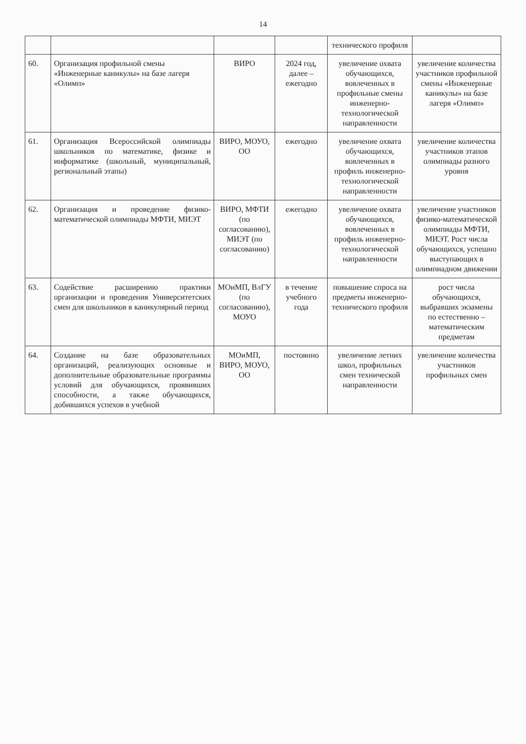14
| | | | | технического профиля | |
| 60. | Организация профильной смены «Инженерные каникулы» на базе лагеря «Олимп» | ВИРО | 2024 год, далее – ежегодно | увеличение охвата обучающихся, вовлеченных в профильные смены инженерно-технологической направленности | увеличение количества участников профильной смены «Инженерные каникулы» на базе лагеря «Олимп» |
| 61. | Организация Всероссийской олимпиады школьников по математике, физике и информатике (школьный, муниципальный, региональный этапы) | ВИРО, МОУО, ОО | ежегодно | увеличение охвата обучающихся, вовлеченных в профиль инженерно-технологической направленности | увеличение количества участников этапов олимпиады разного уровня |
| 62. | Организация и проведение физико-математической олимпиады МФТИ, МИЭТ | ВИРО, МФТИ (по согласованию), МИЭТ (по согласованию) | ежегодно | увеличение охвата обучающихся, вовлеченных в профиль инженерно-технологической направленности | увеличение участников физико-математической олимпиады МФТИ, МИЭТ. Рост числа обучающихся, успешно выступающих в олимпиадном движении |
| 63. | Содействие расширению практики организации и проведения Университетских смен для школьников в каникулярный период | МОиМП, ВлГУ (по согласованию), МОУО | в течение учебного года | повышение спроса на предметы инженерно-технического профиля | рост числа обучающихся, выбравших экзамены по естественно – математическим предметам |
| 64. | Создание на базе образовательных организаций, реализующих основные и дополнительные образовательные программы условий для обучающихся, проявивших способности, а также обучающихся, добившихся успехов в учебной | МОиМП, ВИРО, МОУО, ОО | постоянно | увеличение летних школ, профильных смен технической направленности | увеличение количества участников профильных смен |